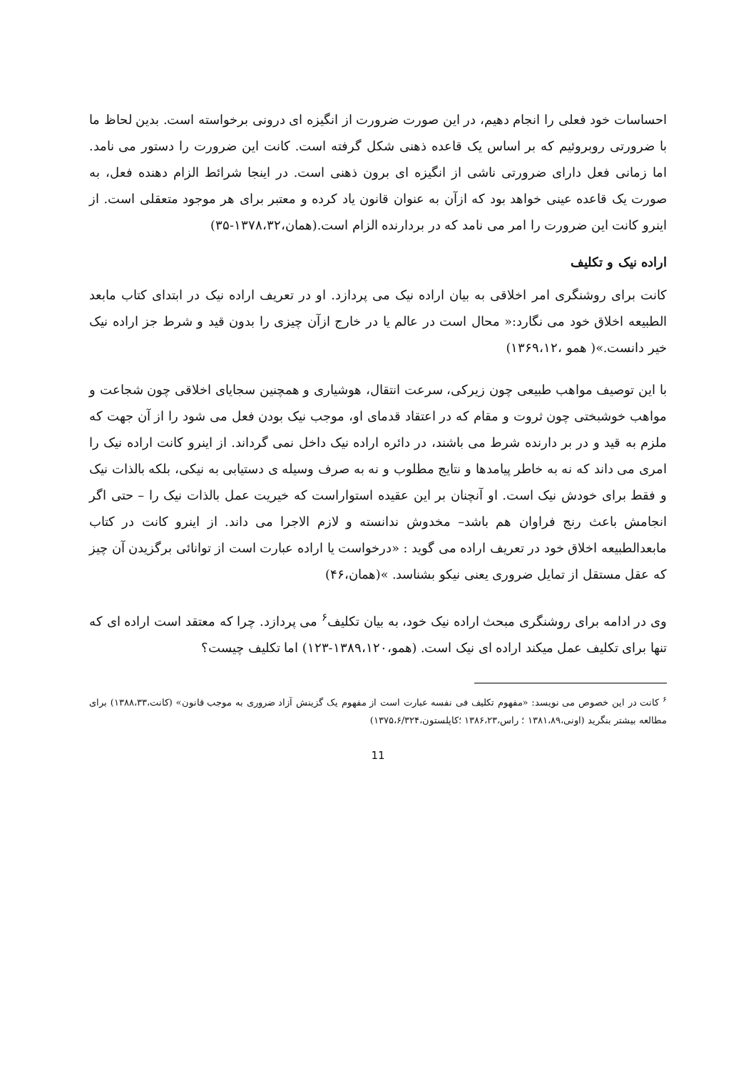احساسات خود فعلی را انجام دهیم، در این صورت ضرورت از انگیزه ای درونی برخواسته است. بدین لحاظ ما با ضرورتی روبروئیم که بر اساس یک قاعده ذهنی شکل گرفته است. کانت این ضرورت را دستور می نامد. اما زمانی فعل دارای ضرورتی ناشی از انگیزه ای برون ذهنی است. در اینجا شرائط الزام دهنده فعل، به صورت یک قاعده عینی خواهد بود که ازآن به عنوان قانون یاد کرده و معتبر برای هر موجود متعقلی است. از اینرو کانت این ضرورت را امر می نامد که در بردارنده الزام است.(همان،۱۳۷۸،۳۲-۳۵)
اراده نیک و تکلیف
کانت برای روشنگری امر اخلاقی به بیان اراده نیک می پردازد. او در تعریف اراده نیک در ابتدای کتاب مابعد الطبیعه اخلاق خود می نگارد:« محال است در عالم یا در خارج ازآن چیزی را بدون قید و شرط جز اراده نیک خیر دانست.»( همو ،۱۳۶۹،۱۲)
با این توصیف مواهب طبیعی چون زیرکی، سرعت انتقال، هوشیاری و همچنین سجایای اخلاقی چون شجاعت و مواهب خوشبختی چون ثروت و مقام که در اعتقاد قدمای او، موجب نیک بودن فعل می شود را از آن جهت که ملزم به قید و در بر دارنده شرط می باشند، در دائره اراده نیک داخل نمی گرداند. از اینرو کانت اراده نیک را امری می داند که نه به خاطر پیامدها و نتایج مطلوب و نه به صرف وسیله ی دستیابی به نیکی، بلکه بالذات نیک و فقط برای خودش نیک است. او آنچنان بر این عقیده استواراست که خیریت عمل بالذات نیک را – حتی اگر انجامش باعث رنج فراوان هم باشد– مخدوش ندانسته و لازم الاجرا می داند. از اینرو کانت در کتاب مابعدالطبیعه اخلاق خود در تعریف اراده می گوید : «درخواست یا اراده عبارت است از توانائی برگزیدن آن چیز که عقل مستقل از تمایل ضروری یعنی نیکو بشناسد. »(همان،۴۶)
وی در ادامه برای روشنگری مبحث اراده نیک خود، به بیان تکلیف<sup>۶</sup> می پردازد. چرا که معتقد است اراده ای که تنها برای تکلیف عمل میکند اراده ای نیک است. (همو،۱۳۸۹،۱۲۰-۱۲۳) اما تکلیف چیست؟
<sup>۶</sup> کانت در این خصوص می نویسد: «مفهوم تکلیف فی نفسه عبارت است از مفهوم یک گزینش آزاد ضروری به موجب قانون» (کانت،۱۳۸۸،۳۳) برای مطالعه بیشتر بنگرید (اونی،۱۳۸۱،۸۹ ؛ راس،۱۳۸۶،۲۳ ؛کاپلستون،۱۳۷۵،۶/۳۲۴)
11